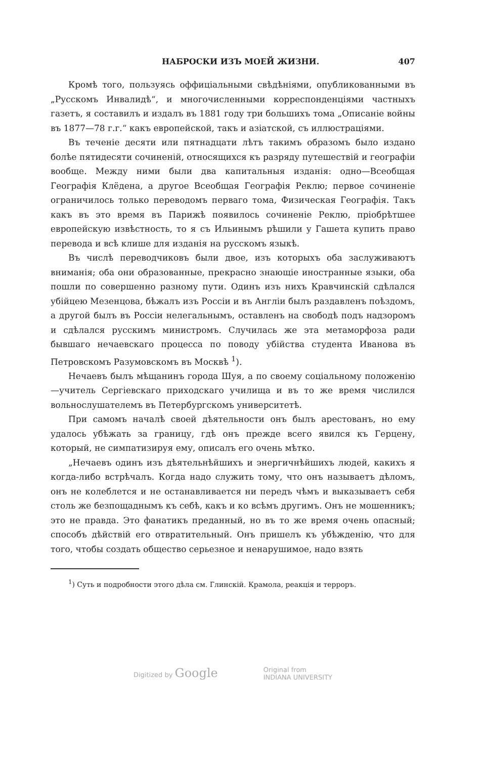НАБРОСКИ ИЗЪ МОЕЙ ЖИЗНИ. 407
Кромѣ того, пользуясь оффиціальными свѣдѣніями, опубликованными въ „Русскомъ Инвалидѣ“, и многочисленными корреспонденціями частныхъ газетъ, я составилъ и издалъ въ 1881 году три большихъ тома „Описаніе войны въ 1877—78 г.г.“ какъ европейской, такъ и азіатской, съ иллюстраціями.
Въ теченіе десяти или пятнадцати лѣтъ такимъ образомъ было издано болѣе пятидесяти сочиненій, относящихся къ разряду путешествій и географіи вообще. Между ними были два капитальныя изданія: одно—Всеобщая Географія Клёдена, а другое Всеобщая Географія Реклю; первое сочиненіе ограничилось только переводомъ перваго тома, Физическая Географія. Такъ какъ въ это время въ Парижѣ появилось сочиненіе Реклю, пріобрѣтшее европейскую извѣстность, то я съ Ильинымъ рѣшили у Гашета купить право перевода и всѣ клише для изданія на русскомъ языкѣ.
Въ числѣ переводчиковъ были двое, изъ которыхъ оба заслуживаютъ вниманія; оба они образованные, прекрасно знающіе иностранные языки, оба пошли по совершенно разному пути. Одинъ изъ нихъ Кравчинскій сдѣлался убійцею Мезенцова, бѣжалъ изъ Россіи и въ Англіи былъ раздавленъ поѣздомъ, а другой былъ въ Россіи нелегальнымъ, оставленъ на свободѣ подъ надзоромъ и сдѣлался русскимъ министромъ. Случилась же эта метаморфоза ради бывшаго нечаевскаго процесса по поводу убійства студента Иванова въ Петровскомъ Разумовскомъ въ Москвѣ <sup>1</sup>).
Нечаевъ былъ мѣщанинъ города Шуя, а по своему соціальному положенію—учитель Сергіевскаго приходскаго училища и въ то же время числился вольнослушателемъ въ Петербургскомъ университетѣ.
При самомъ началѣ своей дѣятельности онъ былъ арестованъ, но ему удалось убѣжать за границу, гдѣ онъ прежде всего явился къ Герцену, который, не симпатизируя ему, описалъ его очень мѣтко.
„Нечаевъ одинъ изъ дѣятельнѣйшихъ и энергичнѣйшихъ людей, какихъ я когда-либо встрѣчалъ. Когда надо служить тому, что онъ называетъ дѣломъ, онъ не колеблется и не останавливается ни передъ чѣмъ и выказываетъ себя столь же безпощаднымъ къ себѣ, какъ и ко всѣмъ другимъ. Онъ не мошенникъ; это не правда. Это фанатикъ преданный, но въ то же время очень опасный; способъ дѣйствій его отвратительный. Онъ пришелъ къ убѣжденію, что для того, чтобы создать общество серьезное и ненарушимое, надо взять
<sup>1</sup>) Суть и подробности этого дѣла см. Глинскій. Крамола, реакція и терроръ.
Digitized by Google Original from
INDIANA UNIVERSITY